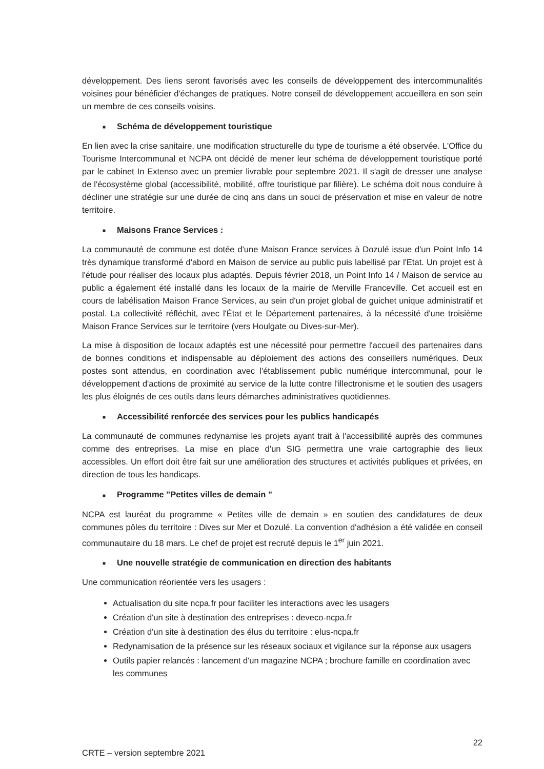développement. Des liens seront favorisés avec les conseils de développement des intercommunalités voisines pour bénéficier d'échanges de pratiques. Notre conseil de développement accueillera en son sein un membre de ces conseils voisins.
■ Schéma de développement touristique
En lien avec la crise sanitaire, une modification structurelle du type de tourisme a été observée. L'Office du Tourisme Intercommunal et NCPA ont décidé de mener leur schéma de développement touristique porté par le cabinet In Extenso avec un premier livrable pour septembre 2021. Il s'agit de dresser une analyse de l'écosystème global (accessibilité, mobilité, offre touristique par filière). Le schéma doit nous conduire à décliner une stratégie sur une durée de cinq ans dans un souci de préservation et mise en valeur de notre territoire.
■ Maisons France Services :
La communauté de commune est dotée d'une Maison France services à Dozulé issue d'un Point Info 14 très dynamique transformé d'abord en Maison de service au public puis labellisé par l'Etat. Un projet est à l'étude pour réaliser des locaux plus adaptés. Depuis février 2018, un Point Info 14 / Maison de service au public a également été installé dans les locaux de la mairie de Merville Franceville. Cet accueil est en cours de labélisation Maison France Services, au sein d'un projet global de guichet unique administratif et postal. La collectivité réfléchit, avec l'État et le Département partenaires, à la nécessité d'une troisième Maison France Services sur le territoire (vers Houlgate ou Dives-sur-Mer).
La mise à disposition de locaux adaptés est une nécessité pour permettre l'accueil des partenaires dans de bonnes conditions et indispensable au déploiement des actions des conseillers numériques. Deux postes sont attendus, en coordination avec l'établissement public numérique intercommunal, pour le développement d'actions de proximité au service de la lutte contre l'illectronisme et le soutien des usagers les plus éloignés de ces outils dans leurs démarches administratives quotidiennes.
■ Accessibilité renforcée des services pour les publics handicapés
La communauté de communes redynamise les projets ayant trait à l'accessibilité auprès des communes comme des entreprises. La mise en place d'un SIG permettra une vraie cartographie des lieux accessibles. Un effort doit être fait sur une amélioration des structures et activités publiques et privées, en direction de tous les handicaps.
■ Programme "Petites villes de demain "
NCPA est lauréat du programme « Petites ville de demain » en soutien des candidatures de deux communes pôles du territoire : Dives sur Mer et Dozulé. La convention d'adhésion a été validée en conseil communautaire du 18 mars. Le chef de projet est recruté depuis le 1<sup>er</sup> juin 2021.
■ Une nouvelle stratégie de communication en direction des habitants
Une communication réorientée vers les usagers :
Actualisation du site ncpa.fr pour faciliter les interactions avec les usagers
Création d'un site à destination des entreprises : deveco-ncpa.fr
Création d'un site à destination des élus du territoire : elus-ncpa.fr
Redynamisation de la présence sur les réseaux sociaux et vigilance sur la réponse aux usagers
Outils papier relancés : lancement d'un magazine NCPA ; brochure famille en coordination avec les communes
CRTE – version septembre 2021
22